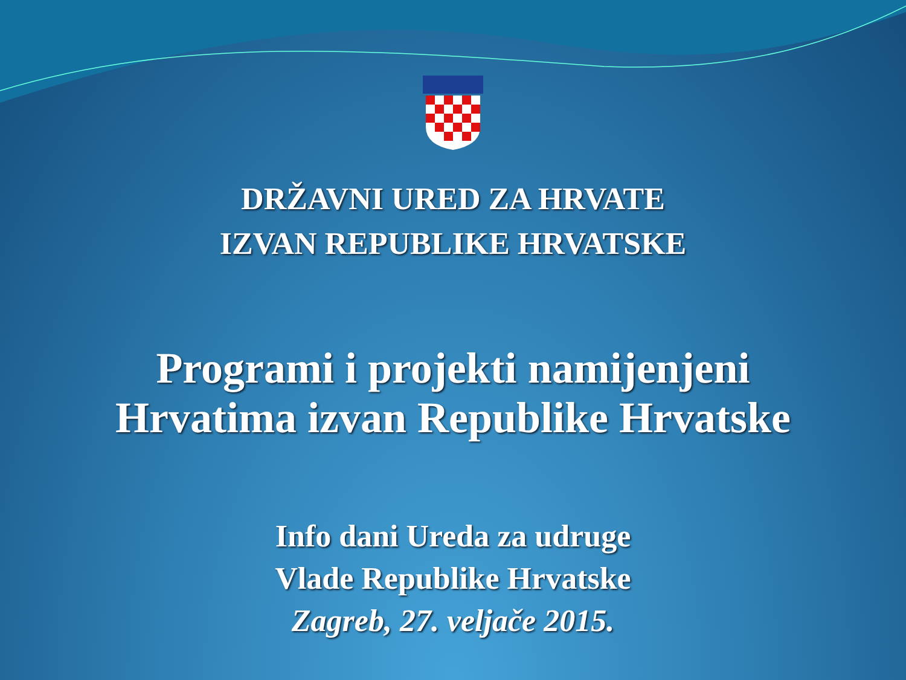DRŽAVNI URED ZA HRVATE
IZVAN REPUBLIKE HRVATSKE
Programi i projekti namijenjeni
Hrvatima izvan Republike Hrvatske
Info dani Ureda za udruge
Vlade Republike Hrvatske
Zagreb, 27. veljače 2015.